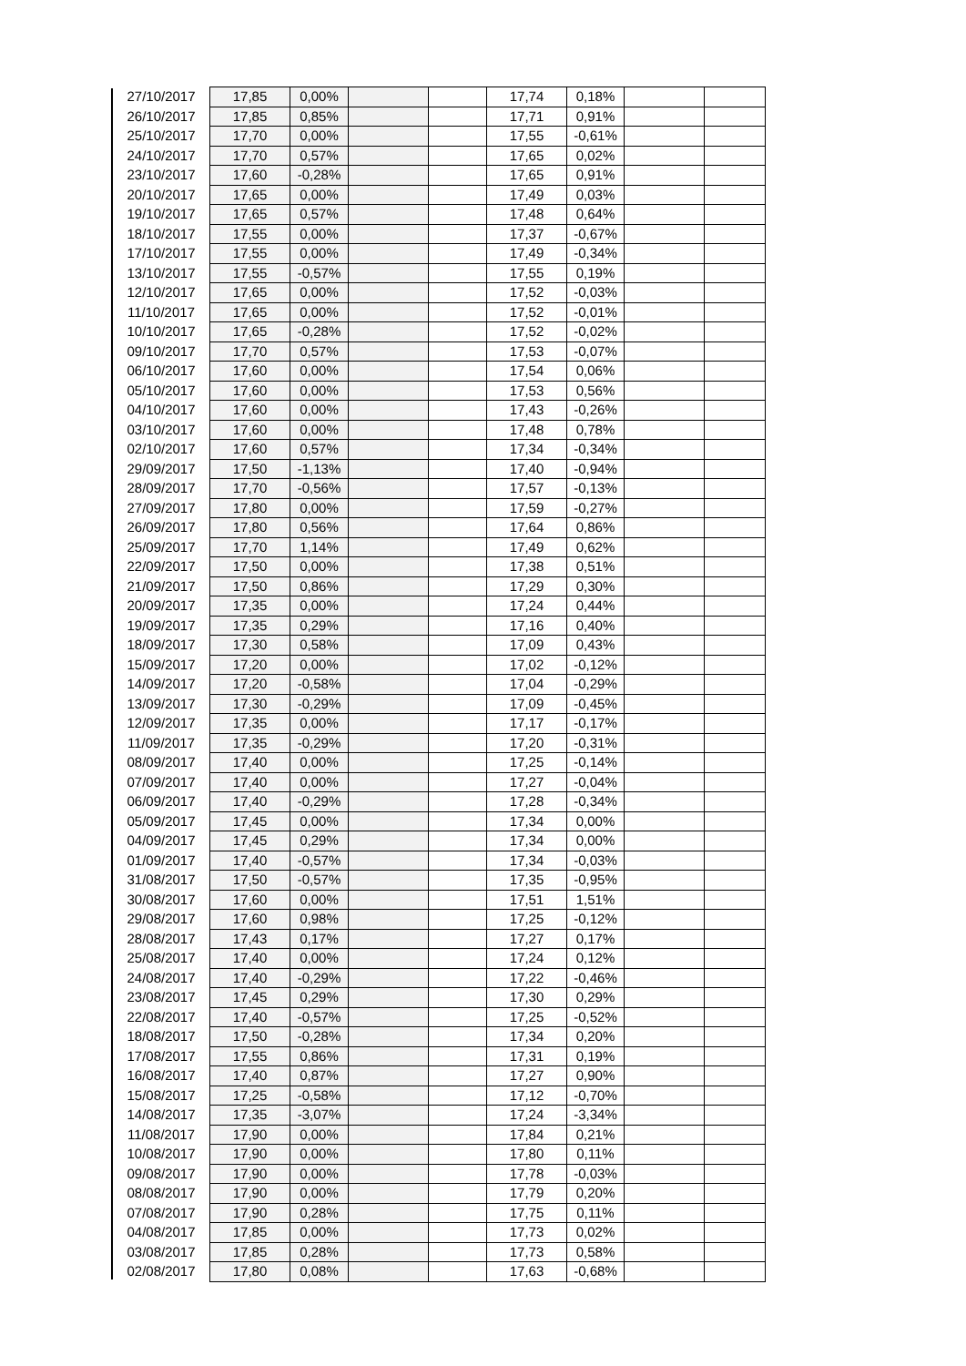| 27/10/2017 | 17,85 | 0,00% | | | 17,74 | 0,18% | | |
| 26/10/2017 | 17,85 | 0,85% | | | 17,71 | 0,91% | | |
| 25/10/2017 | 17,70 | 0,00% | | | 17,55 | -0,61% | | |
| 24/10/2017 | 17,70 | 0,57% | | | 17,65 | 0,02% | | |
| 23/10/2017 | 17,60 | -0,28% | | | 17,65 | 0,91% | | |
| 20/10/2017 | 17,65 | 0,00% | | | 17,49 | 0,03% | | |
| 19/10/2017 | 17,65 | 0,57% | | | 17,48 | 0,64% | | |
| 18/10/2017 | 17,55 | 0,00% | | | 17,37 | -0,67% | | |
| 17/10/2017 | 17,55 | 0,00% | | | 17,49 | -0,34% | | |
| 13/10/2017 | 17,55 | -0,57% | | | 17,55 | 0,19% | | |
| 12/10/2017 | 17,65 | 0,00% | | | 17,52 | -0,03% | | |
| 11/10/2017 | 17,65 | 0,00% | | | 17,52 | -0,01% | | |
| 10/10/2017 | 17,65 | -0,28% | | | 17,52 | -0,02% | | |
| 09/10/2017 | 17,70 | 0,57% | | | 17,53 | -0,07% | | |
| 06/10/2017 | 17,60 | 0,00% | | | 17,54 | 0,06% | | |
| 05/10/2017 | 17,60 | 0,00% | | | 17,53 | 0,56% | | |
| 04/10/2017 | 17,60 | 0,00% | | | 17,43 | -0,26% | | |
| 03/10/2017 | 17,60 | 0,00% | | | 17,48 | 0,78% | | |
| 02/10/2017 | 17,60 | 0,57% | | | 17,34 | -0,34% | | |
| 29/09/2017 | 17,50 | -1,13% | | | 17,40 | -0,94% | | |
| 28/09/2017 | 17,70 | -0,56% | | | 17,57 | -0,13% | | |
| 27/09/2017 | 17,80 | 0,00% | | | 17,59 | -0,27% | | |
| 26/09/2017 | 17,80 | 0,56% | | | 17,64 | 0,86% | | |
| 25/09/2017 | 17,70 | 1,14% | | | 17,49 | 0,62% | | |
| 22/09/2017 | 17,50 | 0,00% | | | 17,38 | 0,51% | | |
| 21/09/2017 | 17,50 | 0,86% | | | 17,29 | 0,30% | | |
| 20/09/2017 | 17,35 | 0,00% | | | 17,24 | 0,44% | | |
| 19/09/2017 | 17,35 | 0,29% | | | 17,16 | 0,40% | | |
| 18/09/2017 | 17,30 | 0,58% | | | 17,09 | 0,43% | | |
| 15/09/2017 | 17,20 | 0,00% | | | 17,02 | -0,12% | | |
| 14/09/2017 | 17,20 | -0,58% | | | 17,04 | -0,29% | | |
| 13/09/2017 | 17,30 | -0,29% | | | 17,09 | -0,45% | | |
| 12/09/2017 | 17,35 | 0,00% | | | 17,17 | -0,17% | | |
| 11/09/2017 | 17,35 | -0,29% | | | 17,20 | -0,31% | | |
| 08/09/2017 | 17,40 | 0,00% | | | 17,25 | -0,14% | | |
| 07/09/2017 | 17,40 | 0,00% | | | 17,27 | -0,04% | | |
| 06/09/2017 | 17,40 | -0,29% | | | 17,28 | -0,34% | | |
| 05/09/2017 | 17,45 | 0,00% | | | 17,34 | 0,00% | | |
| 04/09/2017 | 17,45 | 0,29% | | | 17,34 | 0,00% | | |
| 01/09/2017 | 17,40 | -0,57% | | | 17,34 | -0,03% | | |
| 31/08/2017 | 17,50 | -0,57% | | | 17,35 | -0,95% | | |
| 30/08/2017 | 17,60 | 0,00% | | | 17,51 | 1,51% | | |
| 29/08/2017 | 17,60 | 0,98% | | | 17,25 | -0,12% | | |
| 28/08/2017 | 17,43 | 0,17% | | | 17,27 | 0,17% | | |
| 25/08/2017 | 17,40 | 0,00% | | | 17,24 | 0,12% | | |
| 24/08/2017 | 17,40 | -0,29% | | | 17,22 | -0,46% | | |
| 23/08/2017 | 17,45 | 0,29% | | | 17,30 | 0,29% | | |
| 22/08/2017 | 17,40 | -0,57% | | | 17,25 | -0,52% | | |
| 18/08/2017 | 17,50 | -0,28% | | | 17,34 | 0,20% | | |
| 17/08/2017 | 17,55 | 0,86% | | | 17,31 | 0,19% | | |
| 16/08/2017 | 17,40 | 0,87% | | | 17,27 | 0,90% | | |
| 15/08/2017 | 17,25 | -0,58% | | | 17,12 | -0,70% | | |
| 14/08/2017 | 17,35 | -3,07% | | | 17,24 | -3,34% | | |
| 11/08/2017 | 17,90 | 0,00% | | | 17,84 | 0,21% | | |
| 10/08/2017 | 17,90 | 0,00% | | | 17,80 | 0,11% | | |
| 09/08/2017 | 17,90 | 0,00% | | | 17,78 | -0,03% | | |
| 08/08/2017 | 17,90 | 0,00% | | | 17,79 | 0,20% | | |
| 07/08/2017 | 17,90 | 0,28% | | | 17,75 | 0,11% | | |
| 04/08/2017 | 17,85 | 0,00% | | | 17,73 | 0,02% | | |
| 03/08/2017 | 17,85 | 0,28% | | | 17,73 | 0,58% | | |
| 02/08/2017 | 17,80 | 0,08% | | | 17,63 | -0,68% | | |